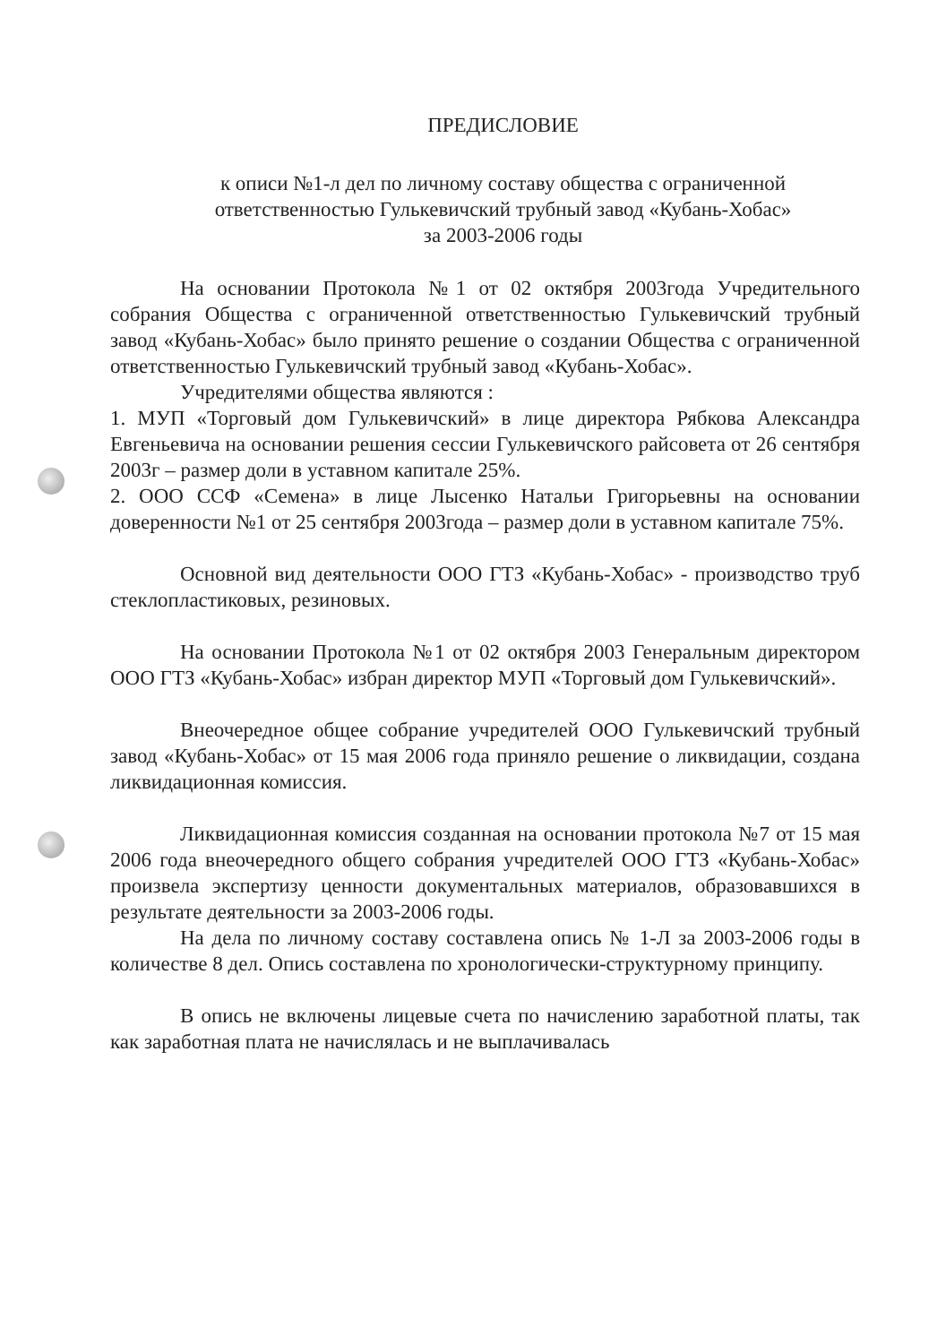ПРЕДИСЛОВИЕ
к описи №1-л дел по личному составу общества с ограниченной
ответственностью Гулькевичский трубный завод «Кубань-Хобас»
за 2003-2006 годы
На основании Протокола №1 от 02 октября 2003года Учредительного собрания Общества с ограниченной ответственностью Гулькевичский трубный завод «Кубань-Хобас» было принято решение о создании Общества с ограниченной ответственностью Гулькевичский трубный завод «Кубань-Хобас».
Учредителями общества являются :
1. МУП «Торговый дом Гулькевичский» в лице директора Рябкова Александра Евгеньевича на основании решения сессии Гулькевичского райсовета от 26 сентября 2003г – размер доли в уставном капитале 25%.
2. ООО ССФ «Семена» в лице Лысенко Натальи Григорьевны на основании доверенности №1 от 25 сентября 2003года – размер доли в уставном капитале 75%.
Основной вид деятельности ООО ГТЗ «Кубань-Хобас» - производство труб стеклопластиковых, резиновых.
На основании Протокола №1 от 02 октября 2003 Генеральным директором ООО ГТЗ «Кубань-Хобас» избран директор МУП «Торговый дом Гулькевичский».
Внеочередное общее собрание учредителей ООО Гулькевичский трубный завод «Кубань-Хобас» от 15 мая 2006 года приняло решение о ликвидации, создана ликвидационная комиссия.
Ликвидационная комиссия созданная на основании протокола №7 от 15 мая 2006 года внеочередного общего собрания учредителей ООО ГТЗ «Кубань-Хобас» произвела экспертизу ценности документальных материалов, образовавшихся в результате деятельности за 2003-2006 годы.
На дела по личному составу составлена опись № 1-Л за 2003-2006 годы в количестве 8 дел. Опись составлена по хронологически-структурному принципу.
В опись не включены лицевые счета по начислению заработной платы, так как заработная плата не начислялась и не выплачивалась